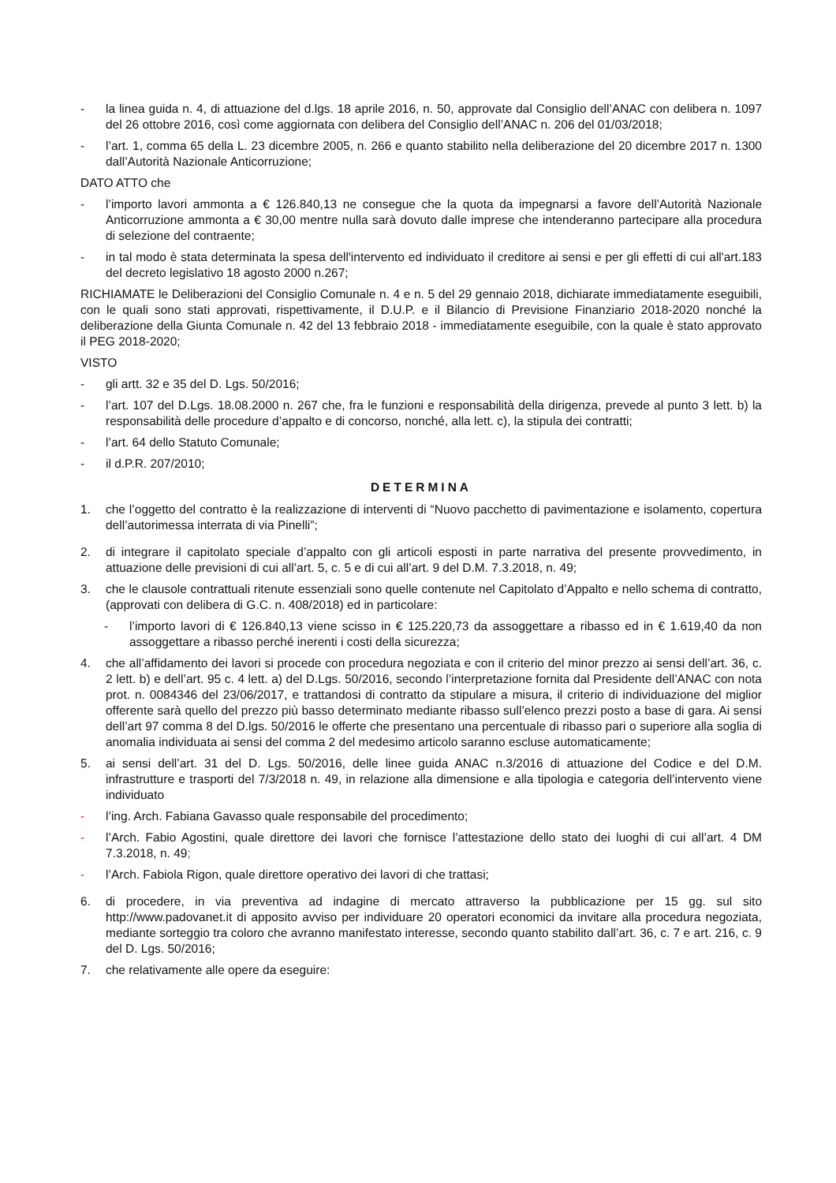- la linea guida n. 4, di attuazione del d.lgs. 18 aprile 2016, n. 50, approvate dal Consiglio dell’ANAC con delibera n. 1097 del 26 ottobre 2016, così come aggiornata con delibera del Consiglio dell’ANAC n. 206 del 01/03/2018;
- l’art. 1, comma 65 della L. 23 dicembre 2005, n. 266 e quanto stabilito nella deliberazione del 20 dicembre 2017 n. 1300 dall’Autorità Nazionale Anticorruzione;
DATO ATTO che
- l’importo lavori ammonta a € 126.840,13 ne consegue che la quota da impegnarsi a favore dell’Autorità Nazionale Anticorruzione ammonta a € 30,00 mentre nulla sarà dovuto dalle imprese che intenderanno partecipare alla procedura di selezione del contraente;
- in tal modo è stata determinata la spesa dell'intervento ed individuato il creditore ai sensi e per gli effetti di cui all'art.183 del decreto legislativo 18 agosto 2000 n.267;
RICHIAMATE le Deliberazioni del Consiglio Comunale n. 4 e n. 5 del 29 gennaio 2018, dichiarate immediatamente eseguibili, con le quali sono stati approvati, rispettivamente, il D.U.P. e il Bilancio di Previsione Finanziario 2018-2020 nonché la deliberazione della Giunta Comunale n. 42 del 13 febbraio 2018 - immediatamente eseguibile, con la quale è stato approvato il PEG 2018-2020;
VISTO
- gli artt. 32 e 35 del D. Lgs. 50/2016;
- l’art. 107 del D.Lgs. 18.08.2000 n. 267 che, fra le funzioni e responsabilità della dirigenza, prevede al punto 3 lett. b) la responsabilità delle procedure d’appalto e di concorso, nonché, alla lett. c), la stipula dei contratti;
- l’art. 64 dello Statuto Comunale;
- il d.P.R. 207/2010;
DETERMINA
1. che l’oggetto del contratto è la realizzazione di interventi di “Nuovo pacchetto di pavimentazione e isolamento, copertura dell’autorimessa interrata di via Pinelli”;
2. di integrare il capitolato speciale d’appalto con gli articoli esposti in parte narrativa del presente provvedimento, in attuazione delle previsioni di cui all’art. 5, c. 5 e di cui all’art. 9 del D.M. 7.3.2018, n. 49;
3. che le clausole contrattuali ritenute essenziali sono quelle contenute nel Capitolato d’Appalto e nello schema di contratto, (approvati con delibera di G.C. n. 408/2018) ed in particolare:
- l’importo lavori di € 126.840,13 viene scisso in € 125.220,73 da assoggettare a ribasso ed in € 1.619,40 da non assoggettare a ribasso perché inerenti i costi della sicurezza;
4. che all’affidamento dei lavori si procede con procedura negoziata e con il criterio del minor prezzo ai sensi dell’art. 36, c. 2 lett. b) e dell’art. 95 c. 4 lett. a) del D.Lgs. 50/2016, secondo l’interpretazione fornita dal Presidente dell’ANAC con nota prot. n. 0084346 del 23/06/2017, e trattandosi di contratto da stipulare a misura, il criterio di individuazione del miglior offerente sarà quello del prezzo più basso determinato mediante ribasso sull’elenco prezzi posto a base di gara. Ai sensi dell’art 97 comma 8 del D.lgs. 50/2016 le offerte che presentano una percentuale di ribasso pari o superiore alla soglia di anomalia individuata ai sensi del comma 2 del medesimo articolo saranno escluse automaticamente;
5. ai sensi dell’art. 31 del D. Lgs. 50/2016, delle linee guida ANAC n.3/2016 di attuazione del Codice e del D.M. infrastrutture e trasporti del 7/3/2018 n. 49, in relazione alla dimensione e alla tipologia e categoria dell’intervento viene individuato
- l’ing. Arch. Fabiana Gavasso quale responsabile del procedimento;
- l’Arch. Fabio Agostini, quale direttore dei lavori che fornisce l’attestazione dello stato dei luoghi di cui all’art. 4 DM 7.3.2018, n. 49;
- l’Arch. Fabiola Rigon, quale direttore operativo dei lavori di che trattasi;
6. di procedere, in via preventiva ad indagine di mercato attraverso la pubblicazione per 15 gg. sul sito http://www.padovanet.it di apposito avviso per individuare 20 operatori economici da invitare alla procedura negoziata, mediante sorteggio tra coloro che avranno manifestato interesse, secondo quanto stabilito dall’art. 36, c. 7 e art. 216, c. 9 del D. Lgs. 50/2016;
7. che relativamente alle opere da eseguire: